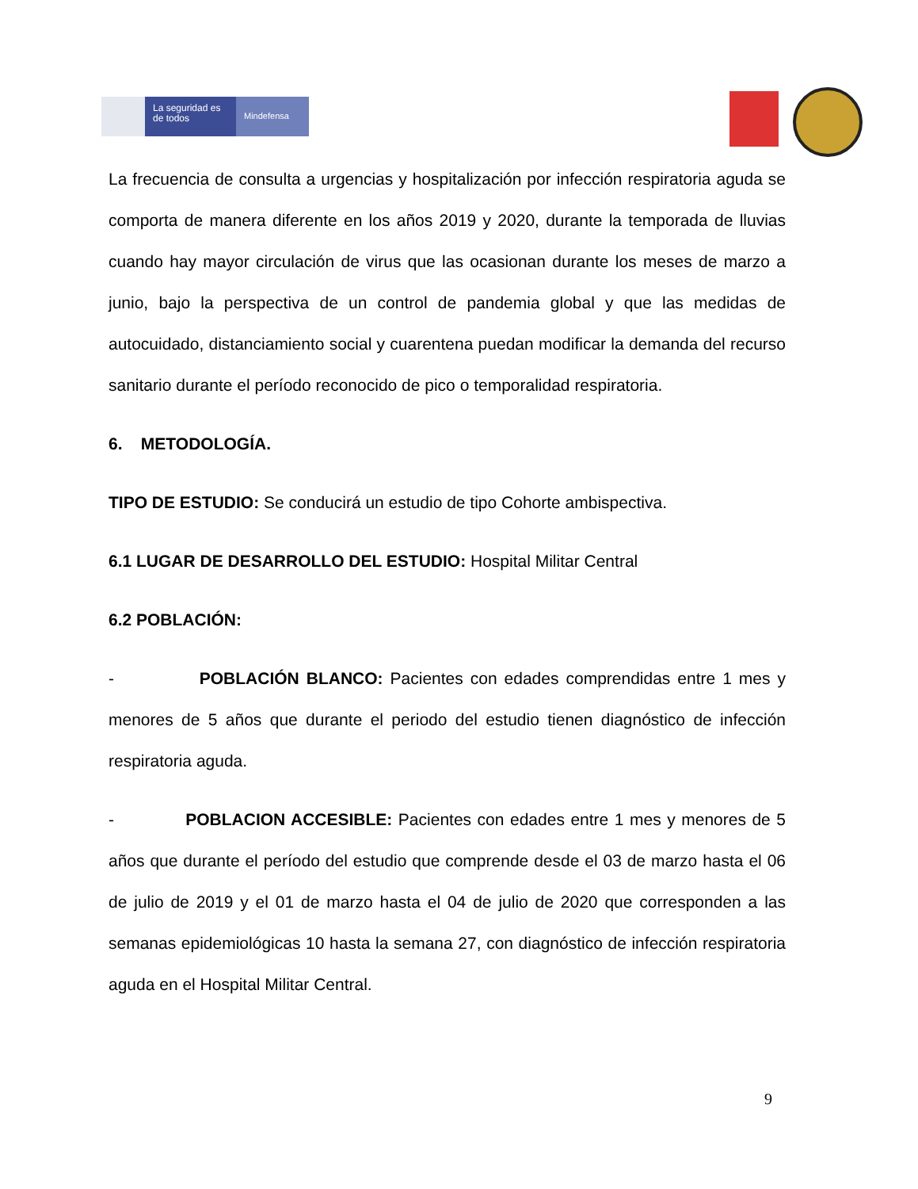La seguridad es de todos
Mindefensa
La frecuencia de consulta a urgencias y hospitalización por infección respiratoria aguda se comporta de manera diferente en los años 2019 y 2020, durante la temporada de lluvias cuando hay mayor circulación de virus que las ocasionan durante los meses de marzo a junio, bajo la perspectiva de un control de pandemia global y que las medidas de autocuidado, distanciamiento social y cuarentena puedan modificar la demanda del recurso sanitario durante el período reconocido de pico o temporalidad respiratoria.
6. METODOLOGÍA.
TIPO DE ESTUDIO: Se conducirá un estudio de tipo Cohorte ambispectiva.
6.1 LUGAR DE DESARROLLO DEL ESTUDIO: Hospital Militar Central
6.2 POBLACIÓN:
- POBLACIÓN BLANCO: Pacientes con edades comprendidas entre 1 mes y menores de 5 años que durante el periodo del estudio tienen diagnóstico de infección respiratoria aguda.
- POBLACION ACCESIBLE: Pacientes con edades entre 1 mes y menores de 5 años que durante el período del estudio que comprende desde el 03 de marzo hasta el 06 de julio de 2019 y el 01 de marzo hasta el 04 de julio de 2020 que corresponden a las semanas epidemiológicas 10 hasta la semana 27, con diagnóstico de infección respiratoria aguda en el Hospital Militar Central.
9